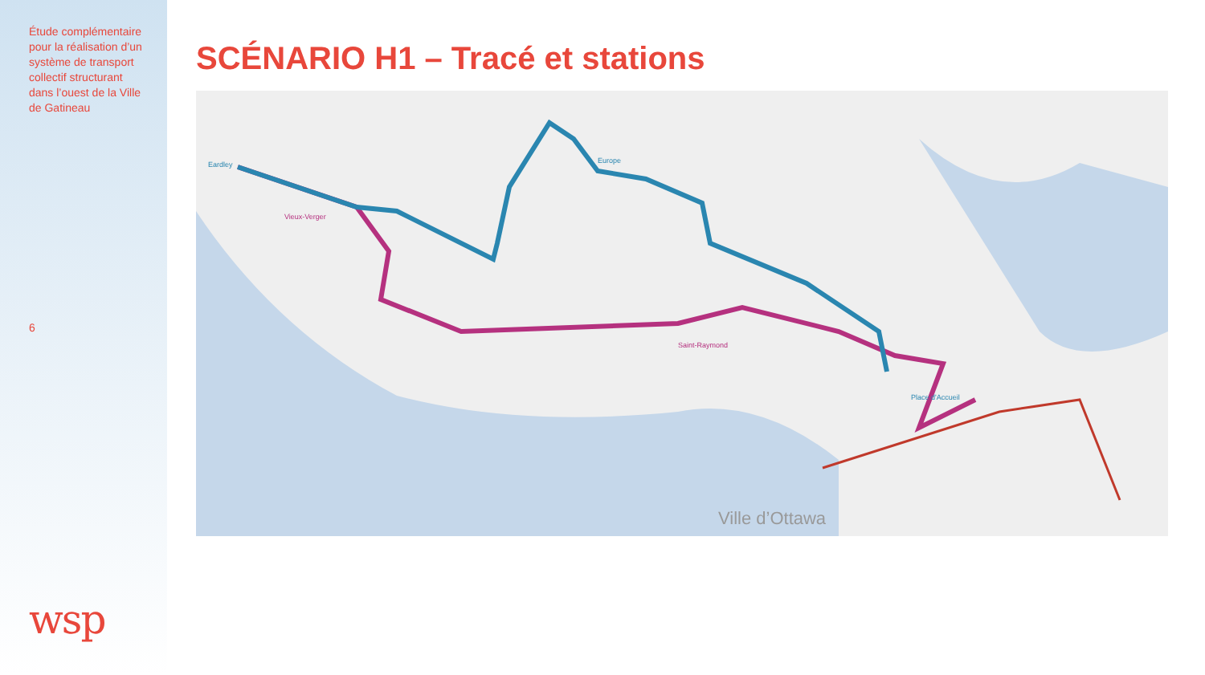Étude complémentaire pour la réalisation d’un système de transport collectif structurant dans l’ouest de la Ville de Gatineau
6
wsp
SCÉNARIO H1 – Tracé et stations
Eardley
Europe
Place d'Accueil
Vieux-Verger
Saint-Raymond
Ville d’Ottawa